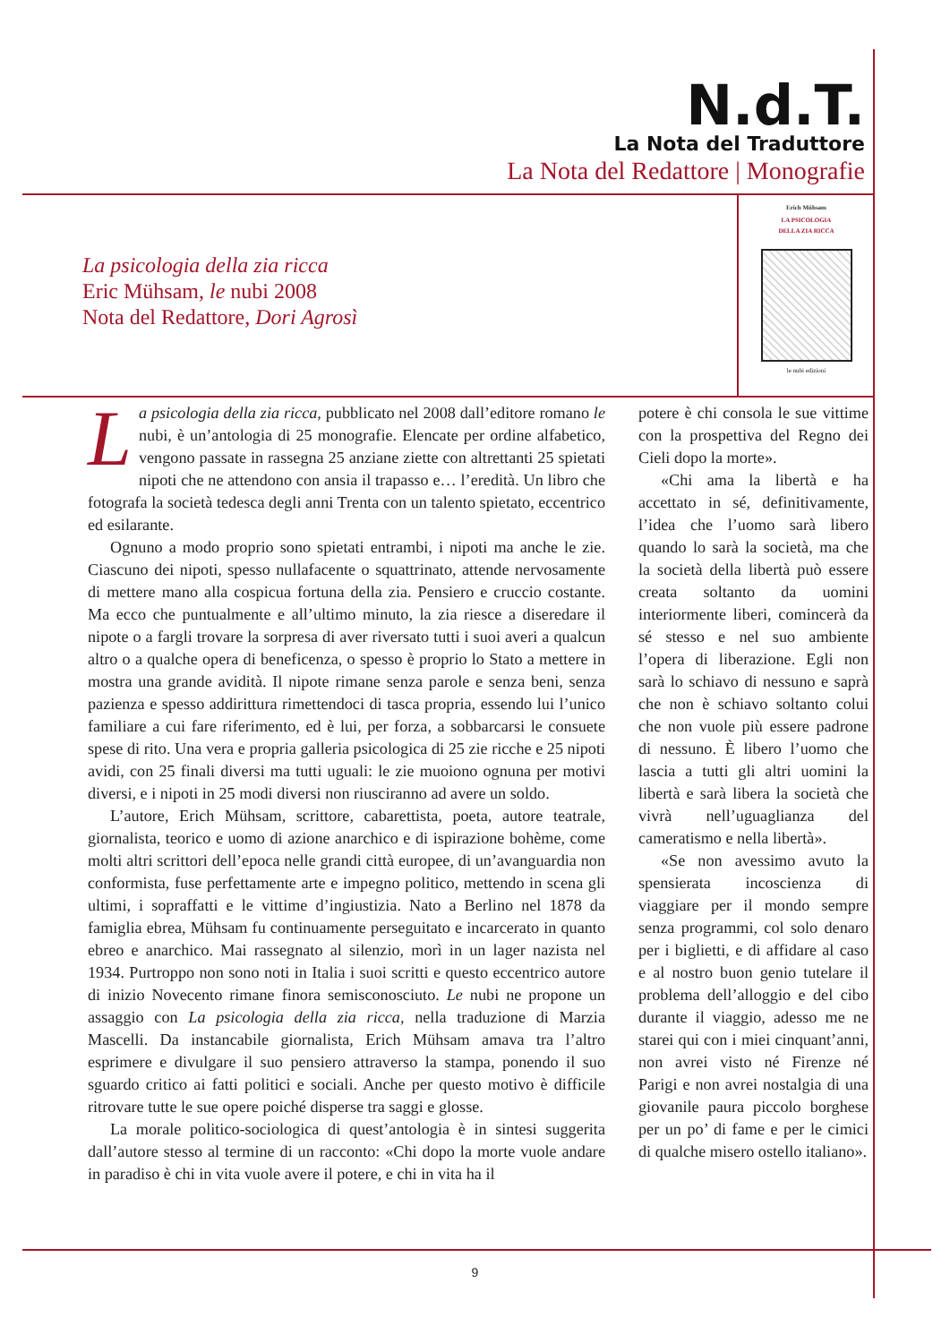N.d.T.
La Nota del Traduttore
La Nota del Redattore | Monografie
La psicologia della zia ricca
Eric Mühsam, le nubi 2008
Nota del Redattore, Dori Agrosì
Erich Mühsam
LA PSICOLOGIA
DELLA ZIA RICCA
le nubi edizioni
La psicologia della zia ricca, pubblicato nel 2008 dall’editore romano le nubi, è un’antologia di 25 monografie. Elencate per ordine alfabetico, vengono passate in rassegna 25 anziane ziette con altrettanti 25 spietati nipoti che ne attendono con ansia il trapasso e… l’eredità. Un libro che fotografa la società tedesca degli anni Trenta con un talento spietato, eccentrico ed esilarante.
Ognuno a modo proprio sono spietati entrambi, i nipoti ma anche le zie. Ciascuno dei nipoti, spesso nullafacente o squattrinato, attende nervosamente di mettere mano alla cospicua fortuna della zia. Pensiero e cruccio costante. Ma ecco che puntualmente e all’ultimo minuto, la zia riesce a diseredare il nipote o a fargli trovare la sorpresa di aver riversato tutti i suoi averi a qualcun altro o a qualche opera di beneficenza, o spesso è proprio lo Stato a mettere in mostra una grande avidità. Il nipote rimane senza parole e senza beni, senza pazienza e spesso addirittura rimettendoci di tasca propria, essendo lui l’unico familiare a cui fare riferimento, ed è lui, per forza, a sobbarcarsi le consuete spese di rito. Una vera e propria galleria psicologica di 25 zie ricche e 25 nipoti avidi, con 25 finali diversi ma tutti uguali: le zie muoiono ognuna per motivi diversi, e i nipoti in 25 modi diversi non riusciranno ad avere un soldo.
L’autore, Erich Mühsam, scrittore, cabarettista, poeta, autore teatrale, giornalista, teorico e uomo di azione anarchico e di ispirazione bohème, come molti altri scrittori dell’epoca nelle grandi città europee, di un’avanguardia non conformista, fuse perfettamente arte e impegno politico, mettendo in scena gli ultimi, i sopraffatti e le vittime d’ingiustizia. Nato a Berlino nel 1878 da famiglia ebrea, Mühsam fu continuamente perseguitato e incarcerato in quanto ebreo e anarchico. Mai rassegnato al silenzio, morì in un lager nazista nel 1934. Purtroppo non sono noti in Italia i suoi scritti e questo eccentrico autore di inizio Novecento rimane finora semisconosciuto. Le nubi ne propone un assaggio con La psicologia della zia ricca, nella traduzione di Marzia Mascelli. Da instancabile giornalista, Erich Mühsam amava tra l’altro esprimere e divulgare il suo pensiero attraverso la stampa, ponendo il suo sguardo critico ai fatti politici e sociali. Anche per questo motivo è difficile ritrovare tutte le sue opere poiché disperse tra saggi e glosse.
La morale politico-sociologica di quest’antologia è in sintesi suggerita dall’autore stesso al termine di un racconto: «Chi dopo la morte vuole andare in paradiso è chi in vita vuole avere il potere, e chi in vita ha il
potere è chi consola le sue vittime con la prospettiva del Regno dei Cieli dopo la morte».
«Chi ama la libertà e ha accettato in sé, definitivamente, l’idea che l’uomo sarà libero quando lo sarà la società, ma che la società della libertà può essere creata soltanto da uomini interiormente liberi, comincerà da sé stesso e nel suo ambiente l’opera di liberazione. Egli non sarà lo schiavo di nessuno e saprà che non è schiavo soltanto colui che non vuole più essere padrone di nessuno. È libero l’uomo che lascia a tutti gli altri uomini la libertà e sarà libera la società che vivrà nell’uguaglianza del cameratismo e nella libertà».
«Se non avessimo avuto la spensierata incoscienza di viaggiare per il mondo sempre senza programmi, col solo denaro per i biglietti, e di affidare al caso e al nostro buon genio tutelare il problema dell’alloggio e del cibo durante il viaggio, adesso me ne starei qui con i miei cinquant’anni, non avrei visto né Firenze né Parigi e non avrei nostalgia di una giovanile paura piccolo borghese per un po’ di fame e per le cimici di qualche misero ostello italiano».
9